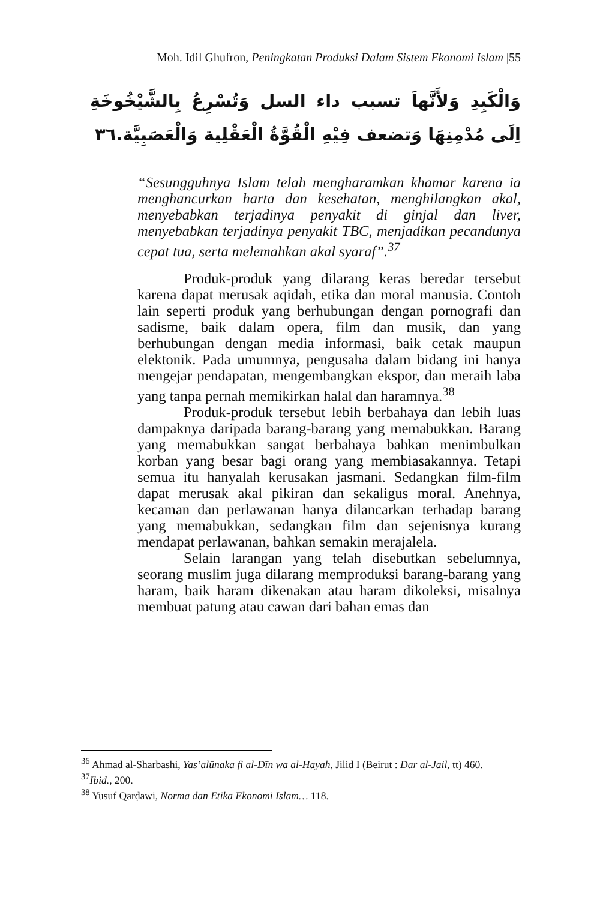Moh. Idil Ghufron, Peningkatan Produksi Dalam Sistem Ekonomi Islam |55
وَالْكَبِدِ وَلأَنَّهاَ تسبب داء السل وَتُسْرِعُ بِالشَّيْخُوخَةِ اِلَى مُدْمِنِهَا وَتضعف فِيْهِ الْقُوَّةُ الْعَقْلِية وَالْعَصَبِيَّة.٣٦
“Sesungguhnya Islam telah mengharamkan khamar karena ia menghancurkan harta dan kesehatan, menghilangkan akal, menyebabkan terjadinya penyakit di ginjal dan liver, menyebabkan terjadinya penyakit TBC, menjadikan pecandunya cepat tua, serta melemahkan akal syaraf”.<sup>37</sup>
Produk-produk yang dilarang keras beredar tersebut karena dapat merusak aqidah, etika dan moral manusia. Contoh lain seperti produk yang berhubungan dengan pornografi dan sadisme, baik dalam opera, film dan musik, dan yang berhubungan dengan media informasi, baik cetak maupun elektonik. Pada umumnya, pengusaha dalam bidang ini hanya mengejar pendapatan, mengembangkan ekspor, dan meraih laba yang tanpa pernah memikirkan halal dan haramnya.<sup>38</sup>
Produk-produk tersebut lebih berbahaya dan lebih luas dampaknya daripada barang-barang yang memabukkan. Barang yang memabukkan sangat berbahaya bahkan menimbulkan korban yang besar bagi orang yang membiasakannya. Tetapi semua itu hanyalah kerusakan jasmani. Sedangkan film-film dapat merusak akal pikiran dan sekaligus moral. Anehnya, kecaman dan perlawanan hanya dilancarkan terhadap barang yang memabukkan, sedangkan film dan sejenisnya kurang mendapat perlawanan, bahkan semakin merajalela.
Selain larangan yang telah disebutkan sebelumnya, seorang muslim juga dilarang memproduksi barang-barang yang haram, baik haram dikenakan atau haram dikoleksi, misalnya membuat patung atau cawan dari bahan emas dan
<sup>36</sup> Ahmad al-Sharbashi, Yas’alūnaka fi al-Dīn wa al-Hayah, Jilid I (Beirut : Dar al-Jail, tt) 460.
<sup>37</sup> Ibid., 200.
<sup>38</sup> Yusuf Qarḍawi, Norma dan Etika Ekonomi Islam… 118.